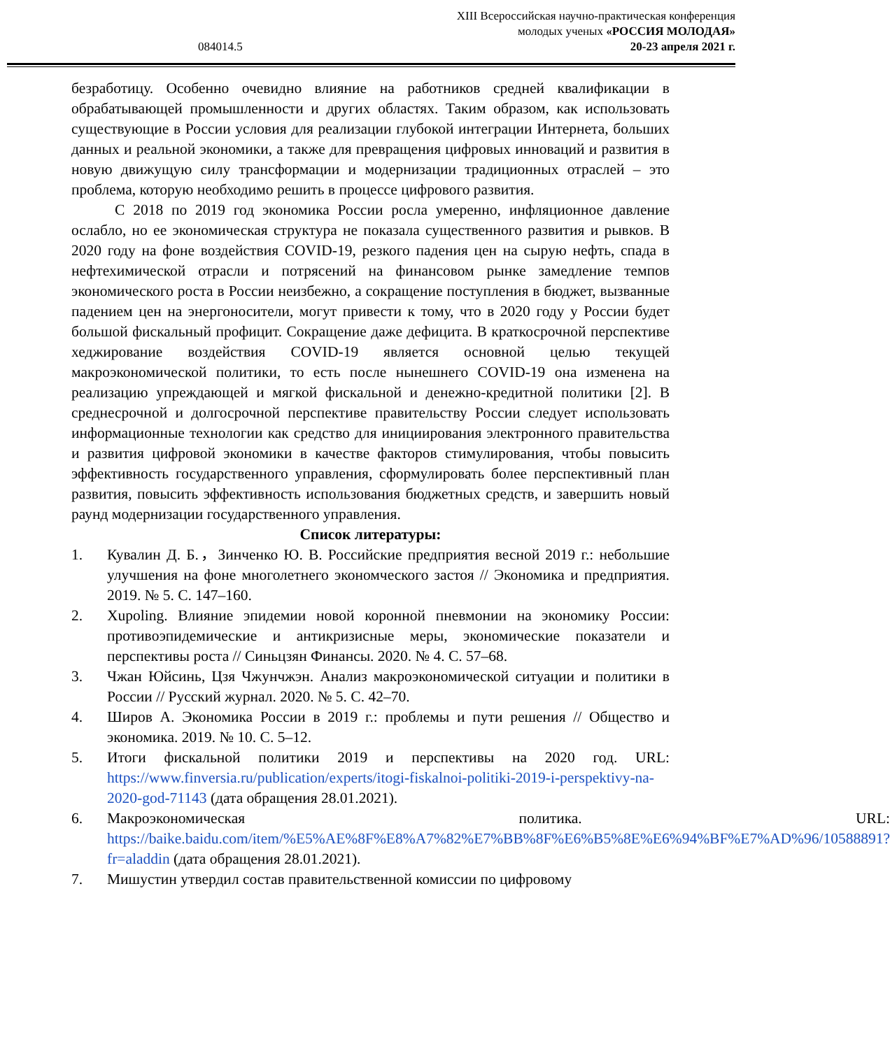XIII Всероссийская научно-практическая конференция
молодых ученых «РОССИЯ МОЛОДАЯ»
20-23 апреля 2021 г.
084014.5
безработицу. Особенно очевидно влияние на работников средней квалификации в обрабатывающей промышленности и других областях. Таким образом, как использовать существующие в России условия для реализации глубокой интеграции Интернета, больших данных и реальной экономики, а также для превращения цифровых инноваций и развития в новую движущую силу трансформации и модернизации традиционных отраслей – это проблема, которую необходимо решить в процессе цифрового развития.
С 2018 по 2019 год экономика России росла умеренно, инфляционное давление ослабло, но ее экономическая структура не показала существенного развития и рывков. В 2020 году на фоне воздействия COVID-19, резкого падения цен на сырую нефть, спада в нефтехимической отрасли и потрясений на финансовом рынке замедление темпов экономического роста в России неизбежно, а сокращение поступления в бюджет, вызванные падением цен на энергоносители, могут привести к тому, что в 2020 году у России будет большой фискальный профицит. Сокращение даже дефицита. В краткосрочной перспективе хеджирование воздействия COVID-19 является основной целью текущей макроэкономической политики, то есть после нынешнего COVID-19 она изменена на реализацию упреждающей и мягкой фискальной и денежно-кредитной политики [2]. В среднесрочной и долгосрочной перспективе правительству России следует использовать информационные технологии как средство для инициирования электронного правительства и развития цифровой экономики в качестве факторов стимулирования, чтобы повысить эффективность государственного управления, сформулировать более перспективный план развития, повысить эффективность использования бюджетных средств, и завершить новый раунд модернизации государственного управления.
Список литературы:
1. Кувалин Д. Б.，Зинченко Ю. В. Российские предприятия весной 2019 г.: небольшие улучшения на фоне многолетнего экономческого застоя // Экономика и предприятия. 2019. № 5. С. 147–160.
2. Xupoling. Влияние эпидемии новой коронной пневмонии на экономику России: противоэпидемические и антикризисные меры, экономические показатели и перспективы роста // Синьцзян Финансы. 2020. № 4. С. 57–68.
3. Чжан Юйсинь, Цзя Чжунчжэн. Анализ макроэкономической ситуации и политики в России // Русский журнал. 2020. № 5. С. 42–70.
4. Широв А. Экономика России в 2019 г.: проблемы и пути решения // Общество и экономика. 2019. № 10. С. 5–12.
5. Итоги фискальной политики 2019 и перспективы на 2020 год. URL: https://www.finversia.ru/publication/experts/itogi-fiskalnoi-politiki-2019-i-perspektivy-na-2020-god-71143 (дата обращения 28.01.2021).
6. Макроэкономическая политика. URL: https://baike.baidu.com/item/%E5%AE%8F%E8%A7%82%E7%BB%8F%E6%B5%8E%E6%94%BF%E7%AD%96/10588891?fr=aladdin (дата обращения 28.01.2021).
7. Мишустин утвердил состав правительственной комиссии по цифровому